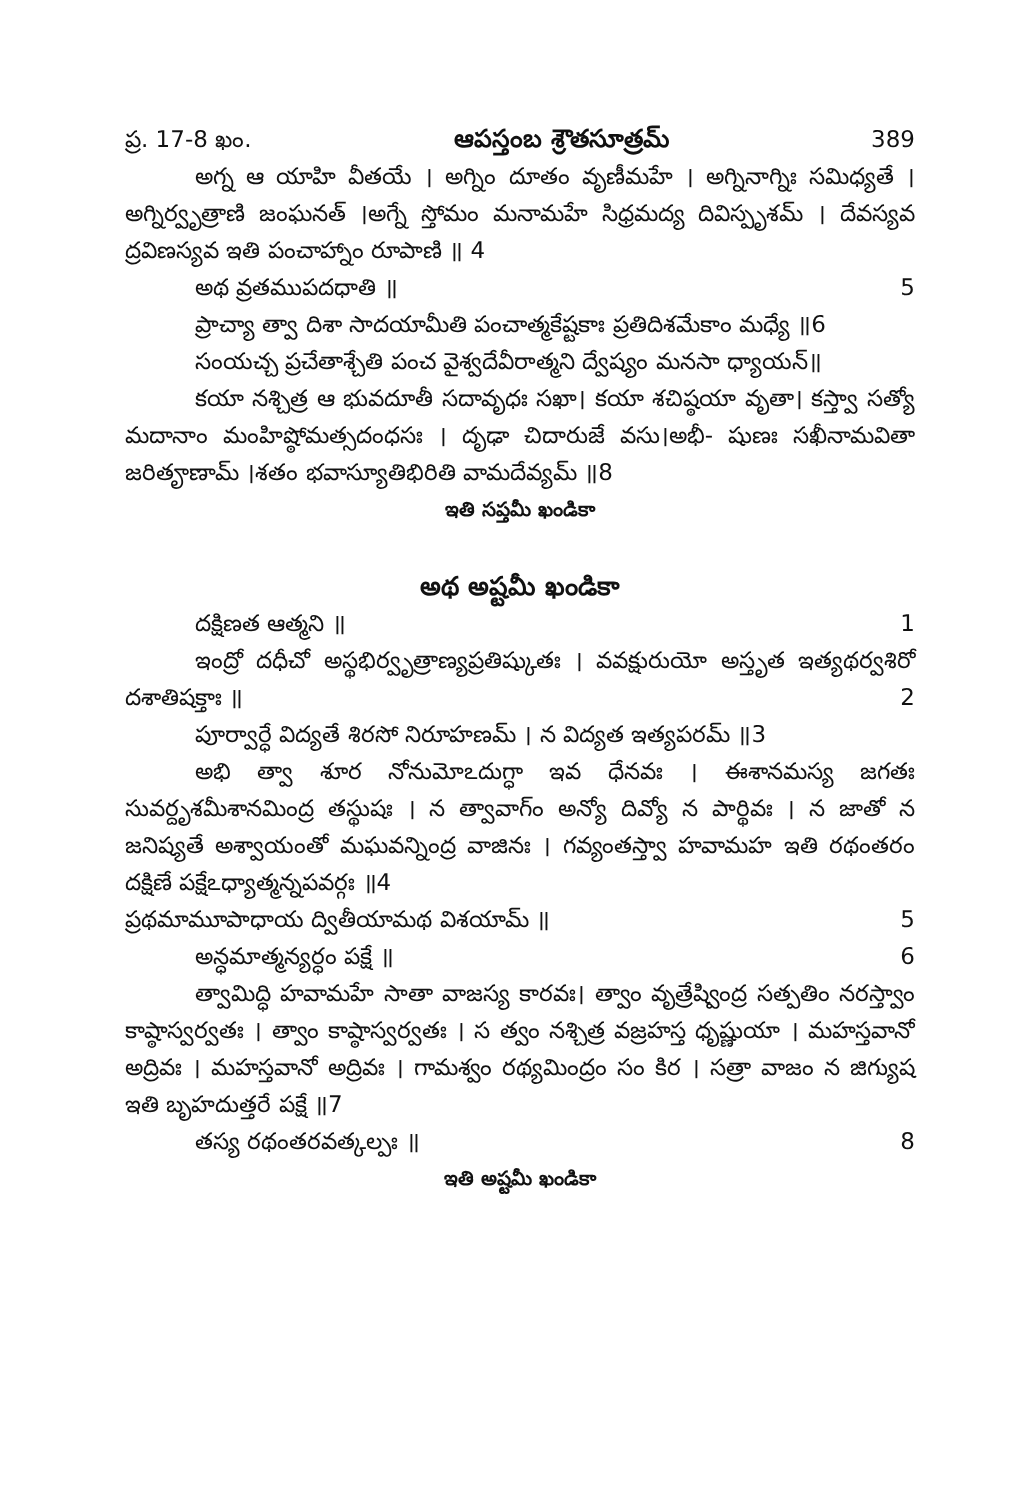ప్ర. 17-8 ఖం. ఆపస్తంబ శ్రౌతసూత్రమ్ 389
అగ్న ఆ యాహి వీతయే । అగ్నిం దూతం వృణీమహే । అగ్నినాగ్నిః సమిధ్యతే । అగ్నిర్వృత్రాణి జంఘనత్ ।అగ్నే స్తోమం మనామహే సిధ్రమద్య దివిస్పృశమ్ । దేవస్యవ ద్రవిణస్యవ ఇతి పంచాహ్నాం రూపాణి ॥ 4
అథ వ్రతముపదధాతి ॥ 5
ప్రాచ్యా త్వా దిశా సాదయామీతి పంచాత్మకేష్టకాః ప్రతిదిశమేకాం మధ్యే ॥6
సంయచ్చ ప్రచేతాశ్చేతి పంచ వైశ్వదేవీరాత్మని ద్వేష్యం మనసా ధ్యాయన్॥
కయా నశ్చిత్ర ఆ భువదూతీ సదావృధః సఖా। కయా శచిష్ఠయా వృతా। కస్త్వా సత్యో మదానాం మంహిష్ఠోమత్సదంధసః । దృఢా చిదారుజే వసు।అభీ- షుణః సఖీనామవితా జరితౄణామ్ ।శతం భవాస్యూతిభిరితి వామదేవ్యమ్ ॥8
ఇతి సప్తమీ ఖండికా
అథ అష్టమీ ఖండికా
దక్షిణత ఆత్మని ॥ 1
ఇంద్రో దధీచో అస్థభిర్వృత్రాణ్యప్రతిష్కుతః । వవక్షురుయో అస్తృత ఇత్యథర్వశిరో దశాతిషక్తాః ॥ 2
పూర్వార్ధే విద్యతే శిరసో నిరూహణమ్ । న విద్యత ఇత్యపరమ్ ॥3
అభి త్వా శూర నోనుమోఽదుగ్ధా ఇవ ధేనవః । ఈశానమస్య జగతః సువర్దృశమీశానమింద్ర తస్థుషః । న త్వావాగ్ం అన్యో దివ్యో న పార్థివః । న జాతో న జనిష్యతే అశ్వాయంతో మఘవన్నింద్ర వాజినః । గవ్యంతస్త్వా హవామహ ఇతి రథంతరం దక్షిణే పక్షేఽధ్యాత్మన్నపవర్గః ॥4
ప్రథమామూపాధాయ ద్వితీయామథ విశయామ్ ॥ 5
అన్ధమాత్మన్యర్ధం పక్షే ॥ 6
త్వామిద్ధి హవామహే సాతా వాజస్య కారవః। త్వాం వృత్రేష్వింద్ర సత్పతిం నరస్త్వాం కాష్ఠాస్వర్వతః । త్వాం కాష్ఠాస్వర్వతః । స త్వం నశ్చిత్ర వజ్రహస్త ధృష్ణుయా । మహస్తవానో అద్రివః । మహస్తవానో అద్రివః । గామశ్వం రథ్యమింద్రం సం కిర । సత్రా వాజం న జిగ్యుష ఇతి బృహదుత్తరే పక్షే ॥7
తస్య రథంతరవత్కల్పః ॥ 8
ఇతి అష్టమీ ఖండికా